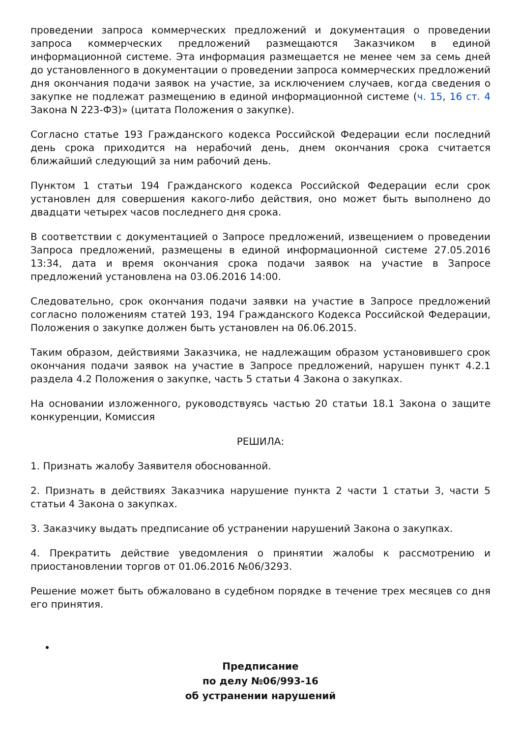проведении запроса коммерческих предложений и документация о проведении запроса коммерческих предложений размещаются Заказчиком в единой информационной системе. Эта информация размещается не менее чем за семь дней до установленного в документации о проведении запроса коммерческих предложений дня окончания подачи заявок на участие, за исключением случаев, когда сведения о закупке не подлежат размещению в единой информационной системе (ч. 15, 16 ст. 4 Закона N 223-ФЗ)» (цитата Положения о закупке).
Согласно статье 193 Гражданского кодекса Российской Федерации если последний день срока приходится на нерабочий день, днем окончания срока считается ближайший следующий за ним рабочий день.
Пунктом 1 статьи 194 Гражданского кодекса Российской Федерации если срок установлен для совершения какого-либо действия, оно может быть выполнено до двадцати четырех часов последнего дня срока.
В соответствии с документацией о Запросе предложений, извещением о проведении Запроса предложений, размещены в единой информационной системе 27.05.2016 13:34, дата и время окончания срока подачи заявок на участие в Запросе предложений установлена на 03.06.2016 14:00.
Следовательно, срок окончания подачи заявки на участие в Запросе предложений согласно положениям статей 193, 194 Гражданского Кодекса Российской Федерации, Положения о закупке должен быть установлен на 06.06.2015.
Таким образом, действиями Заказчика, не надлежащим образом установившего срок окончания подачи заявок на участие в Запросе предложений, нарушен пункт 4.2.1 раздела 4.2 Положения о закупке, часть 5 статьи 4 Закона о закупках.
На основании изложенного, руководствуясь частью 20 статьи 18.1 Закона о защите конкуренции, Комиссия
РЕШИЛА:
1. Признать жалобу Заявителя обоснованной.
2. Признать в действиях Заказчика нарушение пункта 2 части 1 статьи 3, части 5 статьи 4 Закона о закупках.
3. Заказчику выдать предписание об устранении нарушений Закона о закупках.
4. Прекратить действие уведомления о принятии жалобы к рассмотрению и приостановлении торгов от 01.06.2016 №06/3293.
Решение может быть обжаловано в судебном порядке в течение трех месяцев со дня его принятия.
Предписание
по делу №06/993-16
об устранении нарушений